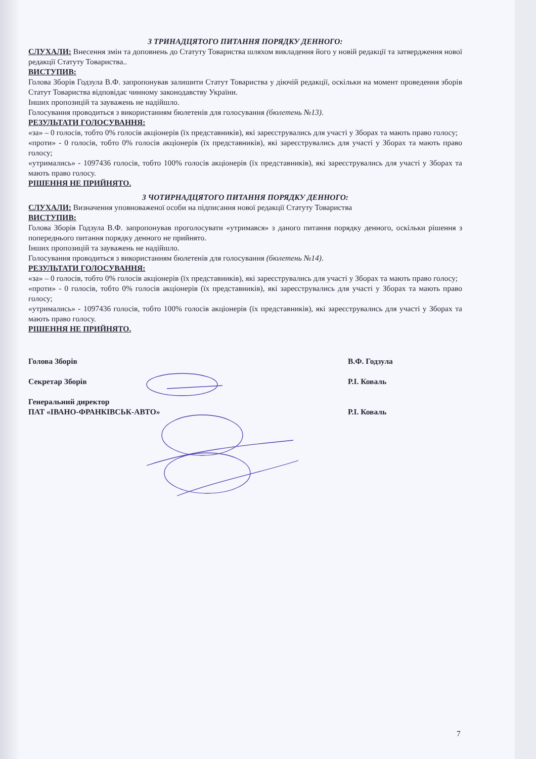З ТРИНАДЦЯТОГО ПИТАННЯ ПОРЯДКУ ДЕННОГО:
СЛУХАЛИ: Внесення змін та доповнень до Статуту Товариства шляхом викладення його у новій редакції та затвердження нової редакції Статуту Товариства..
ВИСТУПИВ:
Голова Зборів Годзула В.Ф. запропонував залишити Статут Товариства у діючій редакції, оскільки на момент проведення зборів Статут Товариства відповідає чинному законодавству України.
Інших пропозицій та зауважень не надійшло.
Голосування проводиться з використанням бюлетенів для голосування (бюлетень №13).
РЕЗУЛЬТАТИ ГОЛОСУВАННЯ:
«за» – 0 голосів, тобто 0% голосів акціонерів (їх представників), які зареєструвались для участі у Зборах та мають право голосу;
«проти» - 0 голосів, тобто 0% голосів акціонерів (їх представників), які зареєструвались для участі у Зборах та мають право голосу;
«утримались» - 1097436 голосів, тобто 100% голосів акціонерів (їх представників), які зареєструвались для участі у Зборах та мають право голосу.
РІШЕННЯ НЕ ПРИЙНЯТО.
З ЧОТИРНАДЦЯТОГО ПИТАННЯ ПОРЯДКУ ДЕННОГО:
СЛУХАЛИ: Визначення уповноваженої особи на підписання нової редакції Статуту Товариства
ВИСТУПИВ:
Голова Зборів Годзула В.Ф. запропонував проголосувати «утримався» з даного питання порядку денного, оскільки рішення з попереднього питання порядку денного не прийнято.
Інших пропозицій та зауважень не надійшло.
Голосування проводиться з використанням бюлетенів для голосування (бюлетень №14).
РЕЗУЛЬТАТИ ГОЛОСУВАННЯ:
«за» – 0 голосів, тобто 0% голосів акціонерів (їх представників), які зареєструвались для участі у Зборах та мають право голосу;
«проти» - 0 голосів, тобто 0% голосів акціонерів (їх представників), які зареєструвались для участі у Зборах та мають право голосу;
«утримались» - 1097436 голосів, тобто 100% голосів акціонерів (їх представників), які зареєструвались для участі у Зборах та мають право голосу.
РІШЕННЯ НЕ ПРИЙНЯТО.
Голова Зборів В.Ф. Годзула
Секретар Зборів Р.І. Коваль
Генеральний директор
ПАТ «ІВАНО-ФРАНКІВСЬК-АВТО»
Р.І. Коваль
7